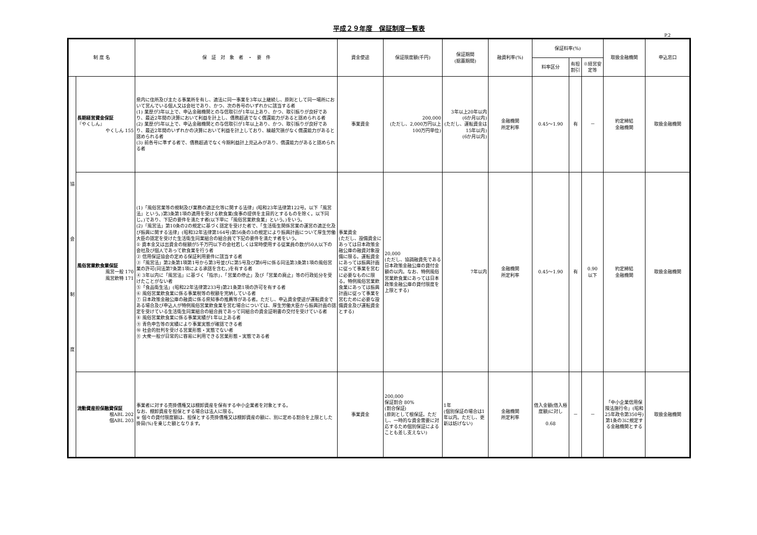平成２９年度　保証制度一覧表
P.2
| 制 度 名 | | 保 証 対 象 者 ・ 要 件 | 資金使途 | 保証限度額(千円) | 保証期間 (据置期間) | 融資利率(%) | 保証料率(%) | | | 取扱金融機関 | 申込窓口 |
| --- | --- | --- | --- | --- | --- | --- | --- | --- | --- | --- | --- |
| | | | | | | | 料率区分 | 有担割引 | ※経営安定等 | | |
| 協 会 制 度 | 長期経営資金保証 『やくしん』 やくしん 155 | 県内に住所及び主たる事業所を有し、適法に同一事業を3年以上継続し、原則として同一場所において営んでいる個人又は会社であり、かつ、次の各号のいずれかに該当する者 (1) 業歴が3年以上で、申込金融機関との与信取引が1年以上あり、かつ、取引振りが良好であり、最近2年間の決算において利益を計上し、債務超過でなく償還能力があると認められる者 (2) 業歴が5年以上で、申込金融機関との与信取引が1年以上あり、かつ、取引振りが良好であり、最近2年間のいずれかの決算において利益を計上しており、繰越欠損がなく償還能力があると認められる者 (3) 前各号に準ずる者で、債務超過でなく今期利益計上見込みがあり、償還能力があると認められる者 | 事業資金 | 200,000 (ただし、2,000万円以上100万円単位) | 3年以上20年以内 (6か月以内) (ただし、運転資金は15年以内) (6か月以内) | 金融機関 所定利率 | 0.45～1.90 | 有 | － | 約定締結 金融機関 | 取扱金融機関 |
| | 風俗営業飲食業保証 風営一般 170 風営飲特 171 | (1)「風俗営業等の規制及び業務の適正化等に関する法律」(昭和23年法律第122号。以下「風営法」という。)第3条第1項の適用を受ける飲食業(食事の提供を主目的とするものを除く。以下同じ。)であり、下記の要件を満たす者(以下単に「風俗営業飲食業」という。)をいう。 (2)「風営法」第10条の2の規定に基づく認定を受けた者で、「生活衛生関係営業の運営の適正化及び振興に関する法律」(昭和32年法律第164号)第56条の3の規定により振興計画について厚生労働大臣の認定を受けた生活衛生同業組合の組合員で下記の要件を満たす者をいう。 ① 資本金又は出資金の総額が5千万円以下の会社若しくは常時使用する従業員の数が50人以下の会社及び個人であって飲食業を行う者 ② 信用保証協会の定める保証利用要件に該当する者 ③「風営法」第2条第1項第1号から第3号並びに第5号及び第6号に係る同法第3条第1項の風俗営業の許可(同法第7条第1項による承認を含む。)を有する者 ④ 3年以内に「風営法」に基づく「指示」、「営業の停止」及び「営業の廃止」等の行政処分を受けたことがない者 ⑤「食品衛生法」(昭和22年法律第233号)第21条第1項の許可を有する者 ⑥ 風俗営業飲食業に係る事業税等の税額を完納している者 ⑦ 日本政策金融公庫の融資に係る県知事の推薦等がある者。ただし、申込資金使途が運転資金である場合及び申込人が特例風俗営業飲食業を営む場合については、厚生労働大臣から振興計画の認定を受けている生活衛生同業組合の組合員であって同組合の資金証明書の交付を受けている者 ⑧ 風俗営業飲食業に係る事業実績が1年以上ある者 ⑨ 青色申告等の実績により事業実態が確認できる者 ⑩ 社会的批判を受ける営業形態・実態でない者 ⑪ 大衆一般が日常的に容易に利用できる営業形態・実態である者 | 事業資金 (ただし、設備資金にあっては日本政策金融公庫の融資対象設備に限る。運転資金にあっては振興計画に従って事業を営むに必要なものに限る。特例風俗営業飲食業にあっては振興計画に従って事業を営むために必要な設備資金及び運転資金とする) | 20,000 (ただし、協調融資先である日本政策金融公庫の貸付金額の以内。なお、特例風俗営業飲食業にあっては日本政策金融公庫の貸付限度を上限とする) | 7年以内 | 金融機関 所定利率 | 0.45～1.90 | 有 | 0.90 以下 | 約定締結 金融機関 | 取扱金融機関 |
| | 流動資産担保融資保証 根ABL 202 個ABL 203 | 事業者に対する売掛債権又は棚卸資産を保有する中小企業者を対象とする。 なお、棚卸資産を担保とする場合は法人に限る。 ※ 個々の貸付限度額は、担保とする売掛債権又は棚卸資産の額に、別に定める割合を上限とした掛目(%)を乗じた額となります。 | 事業資金 | 200,000 保証割合 80% (割合保証) (原則として根保証。ただし、一時的な資金需要に対応するため個別保証によることも差し支えない) | 1年 (個別保証の場合は1年以内。ただし、更新は妨げない) | 金融機関 所定利率 | 借入金額(借入極度額)に対し 0.68 | － | － | 「中小企業信用保険法施行令」(昭和25年政令第350号)第1条の3に規定する金融機関とする | 取扱金融機関 |